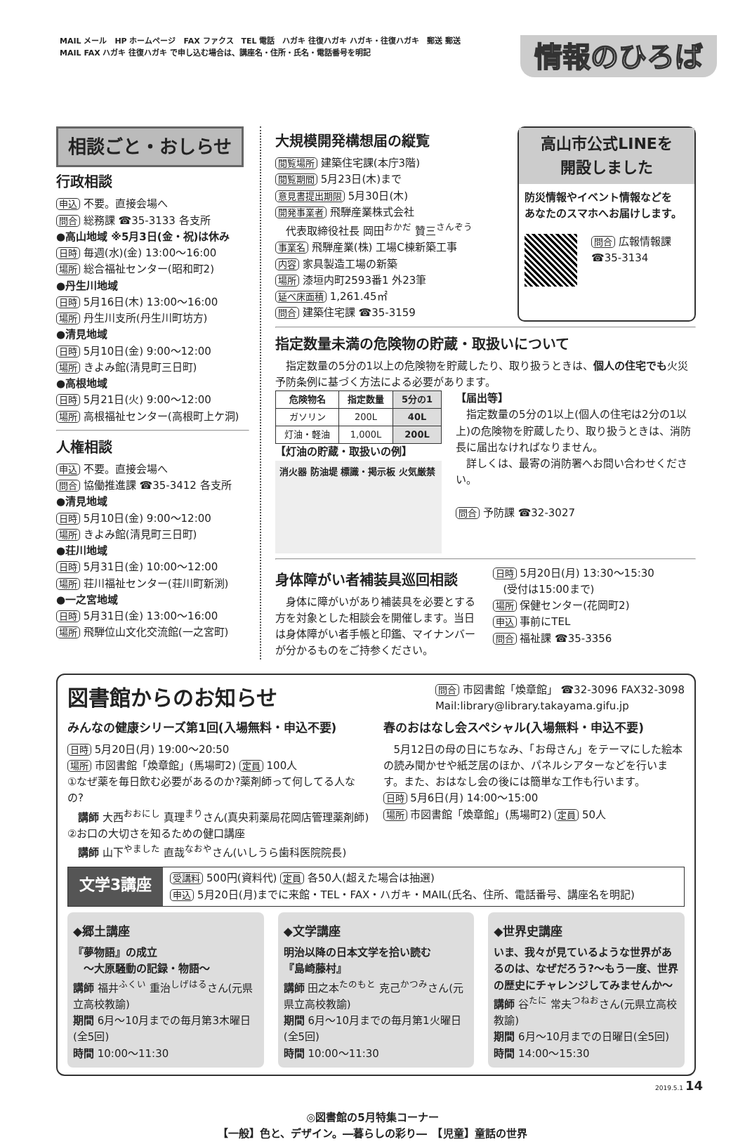MAIL メール　HP ホームページ　FAX ファクス　TEL 電話　ハガキ 往復ハガキ ハガキ・往復ハガキ　郵送 郵送
MAIL FAX ハガキ 往復ハガキ で申し込む場合は、講座名・住所・氏名・電話番号を明記
情報のひろば
相談ごと・おしらせ
行政相談
申込 不要。直接会場へ
問合 総務課 ☎35-3133 各支所
●高山地域 ※5月3日(金・祝)は休み
日時 毎週(水)(金) 13:00～16:00
場所 総合福祉センター(昭和町2)
●丹生川地域
日時 5月16日(木) 13:00～16:00
場所 丹生川支所(丹生川町坊方)
●清見地域
日時 5月10日(金) 9:00～12:00
場所 きよみ館(清見町三日町)
●高根地域
日時 5月21日(火) 9:00～12:00
場所 高根福祉センター(高根町上ケ洞)
人権相談
申込 不要。直接会場へ
問合 協働推進課 ☎35-3412 各支所
●清見地域
日時 5月10日(金) 9:00～12:00
場所 きよみ館(清見町三日町)
●荘川地域
日時 5月31日(金) 10:00～12:00
場所 荘川福祉センター(荘川町新渕)
●一之宮地域
日時 5月31日(金) 13:00～16:00
場所 飛騨位山文化交流館(一之宮町)
大規模開発構想届の縦覧
閲覧場所 建築住宅課(本庁3階)
閲覧期間 5月23日(木)まで
意見書提出期限 5月30日(木)
開発事業者 飛騨産業株式会社
　代表取締役社長 岡田<sup>おかだ</sup> 贊三<sup>さんぞう</sup>
事業名 飛騨産業(株) 工場C棟新築工事
内容 家具製造工場の新築
場所 漆垣内町2593番1 外23筆
延べ床面積 1,261.45㎡
問合 建築住宅課 ☎35-3159
高山市公式LINEを
開設しました
防災情報やイベント情報などを
あなたのスマホへお届けします。
問合 広報情報課
☎35-3134
指定数量未満の危険物の貯蔵・取扱いについて
　指定数量の5分の1以上の危険物を貯蔵したり、取り扱うときは、個人の住宅でも火災予防条例に基づく方法による必要があります。
| 危険物名 | 指定数量 | 5分の1 |
| --- | --- | --- |
| ガソリン | 200L | 40L |
| 灯油・軽油 | 1,000L | 200L |
【灯油の貯蔵・取扱いの例】
消火器 防油堤 標識・掲示板 火気厳禁
【届出等】
　指定数量の5分の1以上(個人の住宅は2分の1以上)の危険物を貯蔵したり、取り扱うときは、消防長に届出なければなりません。
　詳しくは、最寄の消防署へお問い合わせください。
問合 予防課 ☎32-3027
身体障がい者補装具巡回相談
　身体に障がいがあり補装具を必要とする方を対象とした相談会を開催します。当日は身体障がい者手帳と印鑑、マイナンバーが分かるものをご持参ください。
日時 5月20日(月) 13:30～15:30
　(受付は15:00まで)
場所 保健センター(花岡町2)
申込 事前にTEL
問合 福祉課 ☎35-3356
図書館からのお知らせ
問合 市図書館「煥章館」 ☎32-3096 FAX32-3098
Mail:library@library.takayama.gifu.jp
みんなの健康シリーズ第1回(入場無料・申込不要)
日時 5月20日(月) 19:00～20:50
場所 市図書館「煥章館」(馬場町2) 定員 100人
①なぜ薬を毎日飲む必要があるのか?薬剤師って何してる人なの?
　講師 大西<sup>おおにし</sup> 真理<sup>まり</sup>さん(真央莉薬局花岡店管理薬剤師)
②お口の大切さを知るための健口講座
　講師 山下<sup>やました</sup> 直哉<sup>なおや</sup>さん(いしうら歯科医院院長)
春のおはなし会スペシャル(入場無料・申込不要)
　5月12日の母の日にちなみ、「お母さん」をテーマにした絵本の読み聞かせや紙芝居のほか、パネルシアターなどを行います。また、おはなし会の後には簡単な工作も行います。
日時 5月6日(月) 14:00～15:00
場所 市図書館「煥章館」(馬場町2) 定員 50人
文学3講座
受講料 500円(資料代) 定員 各50人(超えた場合は抽選)
申込 5月20日(月)までに来館・TEL・FAX・ハガキ・MAIL(氏名、住所、電話番号、講座名を明記)
◆郷土講座
『夢物語』の成立
　～大原騒動の記録・物語～
講師 福井<sup>ふくい</sup> 重治<sup>しげはる</sup>さん(元県立高校教諭)
期間 6月～10月までの毎月第3木曜日(全5回)
時間 10:00～11:30
◆文学講座
明治以降の日本文学を拾い読む
『島崎藤村』
講師 田之本<sup>たのもと</sup> 克己<sup>かつみ</sup>さん(元県立高校教諭)
期間 6月～10月までの毎月第1火曜日(全5回)
時間 10:00～11:30
◆世界史講座
いま、我々が見ているような世界があるのは、なぜだろう?～もう一度、世界の歴史にチャレンジしてみませんか～
講師 谷<sup>たに</sup> 常夫<sup>つねお</sup>さん(元県立高校教諭)
期間 6月～10月までの日曜日(全5回)
時間 14:00～15:30
2019.5.1 14
◎図書館の5月特集コーナー
【一般】色と、デザイン。―暮らしの彩り―　【児童】童話の世界